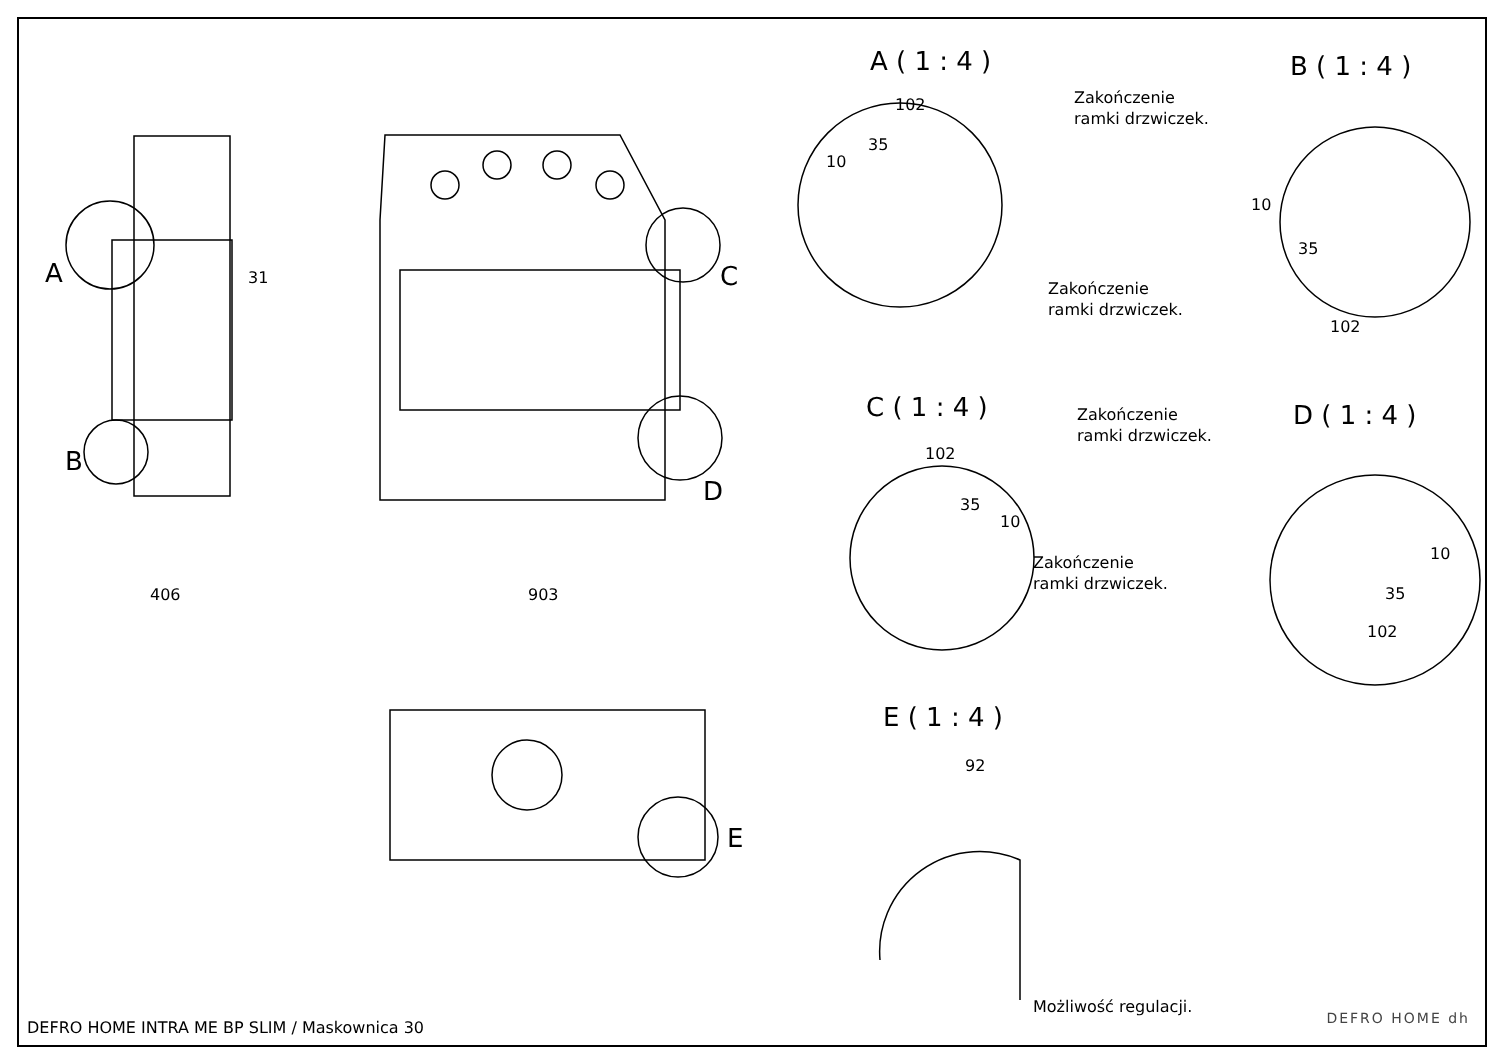406
903
31
102
35
10
102
35
10
102
35
10
102
35
10
92
A ( 1 : 4 )
B ( 1 : 4 )
C ( 1 : 4 )
D ( 1 : 4 )
E ( 1 : 4 )
A
B
C
D
E
Zakończenie
ramki drzwiczek.
Zakończenie
ramki drzwiczek.
Zakończenie
ramki drzwiczek.
Zakończenie
ramki drzwiczek.
Możliwość regulacji.
DEFRO HOME INTRA ME BP SLIM / Maskownica 30
DEFRO HOME dh